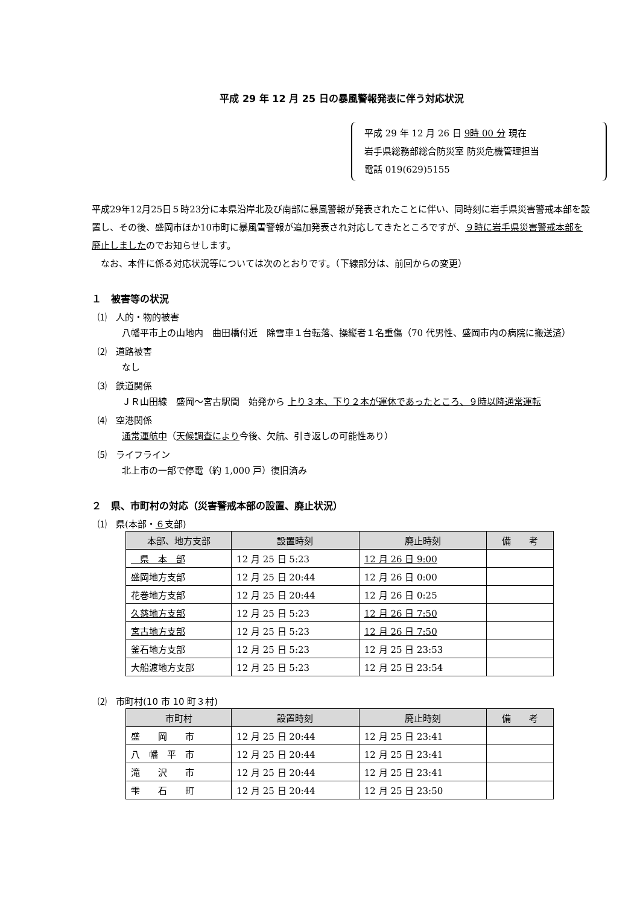平成 29 年 12 月 25 日の暴風警報発表に伴う対応状況
平成 29 年 12 月 26 日 9時 00 分 現在
岩手県総務部総合防災室 防災危機管理担当
電話 019(629)5155
平成29年12月25日５時23分に本県沿岸北及び南部に暴風警報が発表されたことに伴い、同時刻に岩手県災害警戒本部を設置し、その後、盛岡市ほか10市町に暴風雪警報が追加発表され対応してきたところですが、９時に岩手県災害警戒本部を廃止しましたのでお知らせします。
　なお、本件に係る対応状況等については次のとおりです。（下線部分は、前回からの変更）
１　被害等の状況
⑴　人的・物的被害
八幡平市上の山地内　曲田橋付近　除雪車１台転落、操縦者１名重傷（70 代男性、盛岡市内の病院に搬送済）
⑵　道路被害
なし
⑶　鉄道関係
ＪＲ山田線　盛岡～宮古駅間　始発から 上り３本、下り２本が運休であったところ、９時以降通常運転
⑷　空港関係
通常運航中（天候調査により今後、欠航、引き返しの可能性あり）
⑸　ライフライン
北上市の一部で停電（約 1,000 戸）復旧済み
２　県、市町村の対応（災害警戒本部の設置、廃止状況）
⑴　県(本部・６支部)
| 本部、地方支部 | 設置時刻 | 廃止時刻 | 備 考 |
| --- | --- | --- | --- |
| 県 本 部 | 12 月 25 日 5:23 | 12 月 26 日 9:00 | |
| 盛岡地方支部 | 12 月 25 日 20:44 | 12 月 26 日 0:00 | |
| 花巻地方支部 | 12 月 25 日 20:44 | 12 月 26 日 0:25 | |
| 久慈地方支部 | 12 月 25 日 5:23 | 12 月 26 日 7:50 | |
| 宮古地方支部 | 12 月 25 日 5:23 | 12 月 26 日 7:50 | |
| 釜石地方支部 | 12 月 25 日 5:23 | 12 月 25 日 23:53 | |
| 大船渡地方支部 | 12 月 25 日 5:23 | 12 月 25 日 23:54 | |
⑵　市町村(10 市 10 町３村)
| 市町村 | 設置時刻 | 廃止時刻 | 備 考 |
| --- | --- | --- | --- |
| 盛 岡 市 | 12 月 25 日 20:44 | 12 月 25 日 23:41 | |
| 八 幡 平 市 | 12 月 25 日 20:44 | 12 月 25 日 23:41 | |
| 滝 沢 市 | 12 月 25 日 20:44 | 12 月 25 日 23:41 | |
| 雫 石 町 | 12 月 25 日 20:44 | 12 月 25 日 23:50 | |